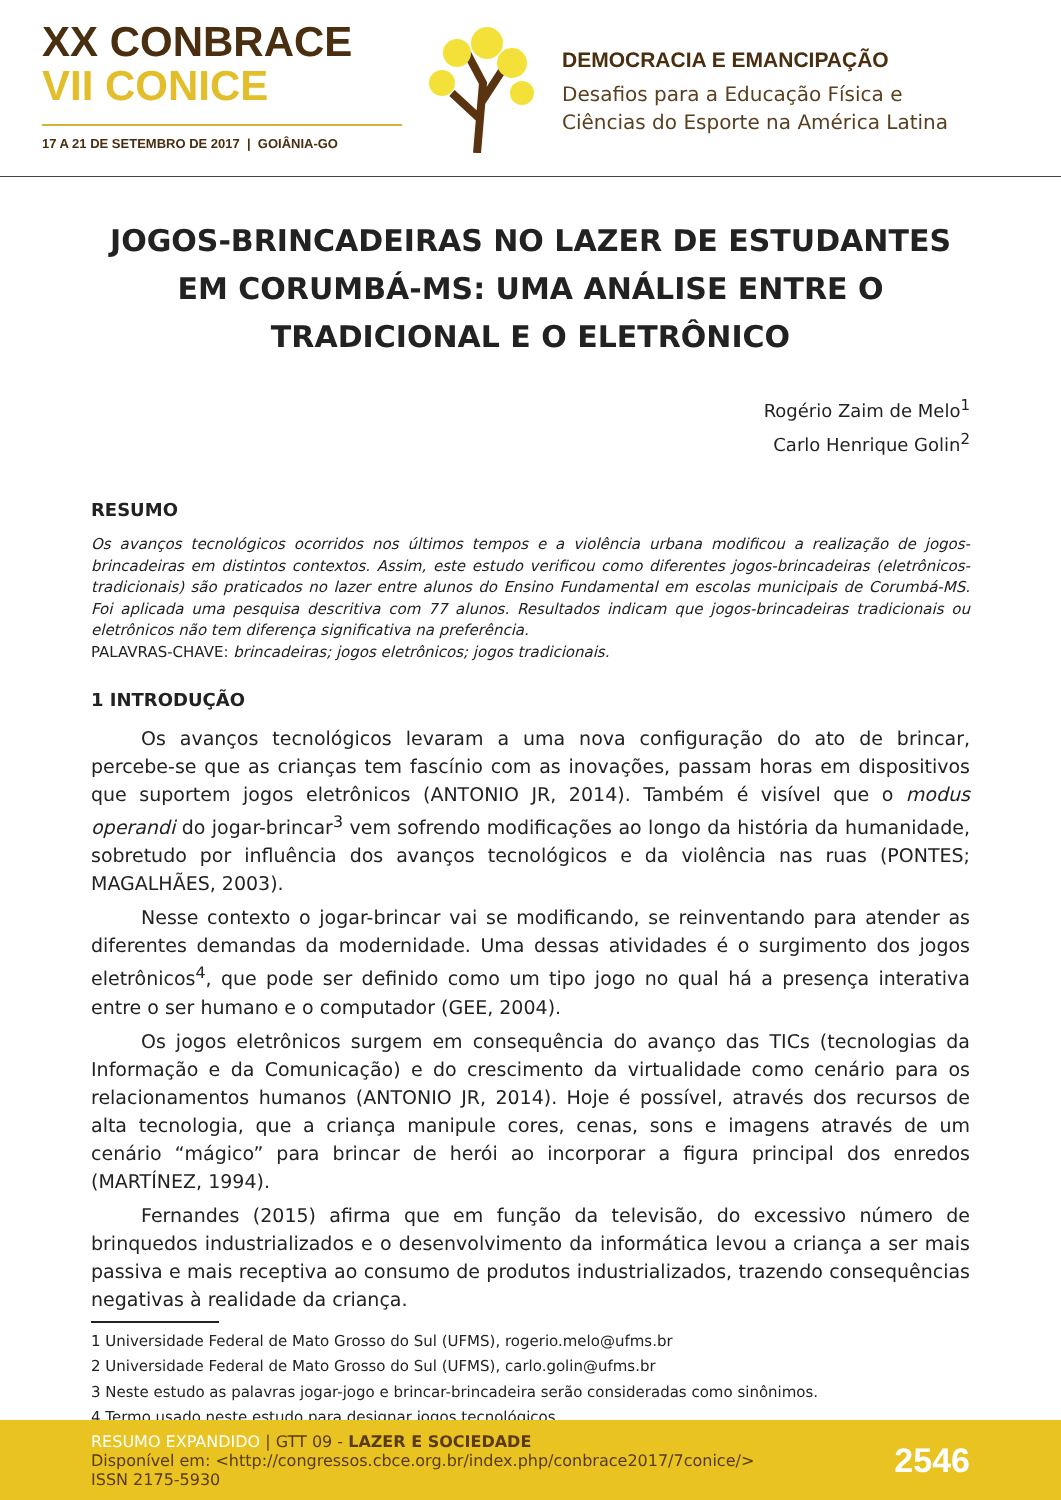XX CONBRACE
VII CONICE
17 A 21 DE SETEMBRO DE 2017 | GOIÂNIA-GO
DEMOCRACIA E EMANCIPAÇÃO
Desafios para a Educação Física e
Ciências do Esporte na América Latina
JOGOS-BRINCADEIRAS NO LAZER DE ESTUDANTES EM CORUMBÁ-MS: UMA ANÁLISE ENTRE O TRADICIONAL E O ELETRÔNICO
Rogério Zaim de Melo<sup>1</sup>
Carlo Henrique Golin<sup>2</sup>
RESUMO
Os avanços tecnológicos ocorridos nos últimos tempos e a violência urbana modificou a realização de jogos-brincadeiras em distintos contextos. Assim, este estudo verificou como diferentes jogos-brincadeiras (eletrônicos-tradicionais) são praticados no lazer entre alunos do Ensino Fundamental em escolas municipais de Corumbá-MS. Foi aplicada uma pesquisa descritiva com 77 alunos. Resultados indicam que jogos-brincadeiras tradicionais ou eletrônicos não tem diferença significativa na preferência.
PALAVRAS-CHAVE: brincadeiras; jogos eletrônicos; jogos tradicionais.
1 INTRODUÇÃO
Os avanços tecnológicos levaram a uma nova configuração do ato de brincar, percebe-se que as crianças tem fascínio com as inovações, passam horas em dispositivos que suportem jogos eletrônicos (ANTONIO JR, 2014). Também é visível que o modus operandi do jogar-brincar<sup>3</sup> vem sofrendo modificações ao longo da história da humanidade, sobretudo por influência dos avanços tecnológicos e da violência nas ruas (PONTES; MAGALHÃES, 2003).
Nesse contexto o jogar-brincar vai se modificando, se reinventando para atender as diferentes demandas da modernidade. Uma dessas atividades é o surgimento dos jogos eletrônicos<sup>4</sup>, que pode ser definido como um tipo jogo no qual há a presença interativa entre o ser humano e o computador (GEE, 2004).
Os jogos eletrônicos surgem em consequência do avanço das TICs (tecnologias da Informação e da Comunicação) e do crescimento da virtualidade como cenário para os relacionamentos humanos (ANTONIO JR, 2014). Hoje é possível, através dos recursos de alta tecnologia, que a criança manipule cores, cenas, sons e imagens através de um cenário “mágico” para brincar de herói ao incorporar a figura principal dos enredos (MARTÍNEZ, 1994).
Fernandes (2015) afirma que em função da televisão, do excessivo número de brinquedos industrializados e o desenvolvimento da informática levou a criança a ser mais passiva e mais receptiva ao consumo de produtos industrializados, trazendo consequências negativas à realidade da criança.
1 Universidade Federal de Mato Grosso do Sul (UFMS), rogerio.melo@ufms.br
2 Universidade Federal de Mato Grosso do Sul (UFMS), carlo.golin@ufms.br
3 Neste estudo as palavras jogar-jogo e brincar-brincadeira serão consideradas como sinônimos.
4 Termo usado neste estudo para designar jogos tecnológicos.
RESUMO EXPANDIDO | GTT 09 - LAZER E SOCIEDADE
Disponível em: <http://congressos.cbce.org.br/index.php/conbrace2017/7conice/>
ISSN 2175-5930
2546